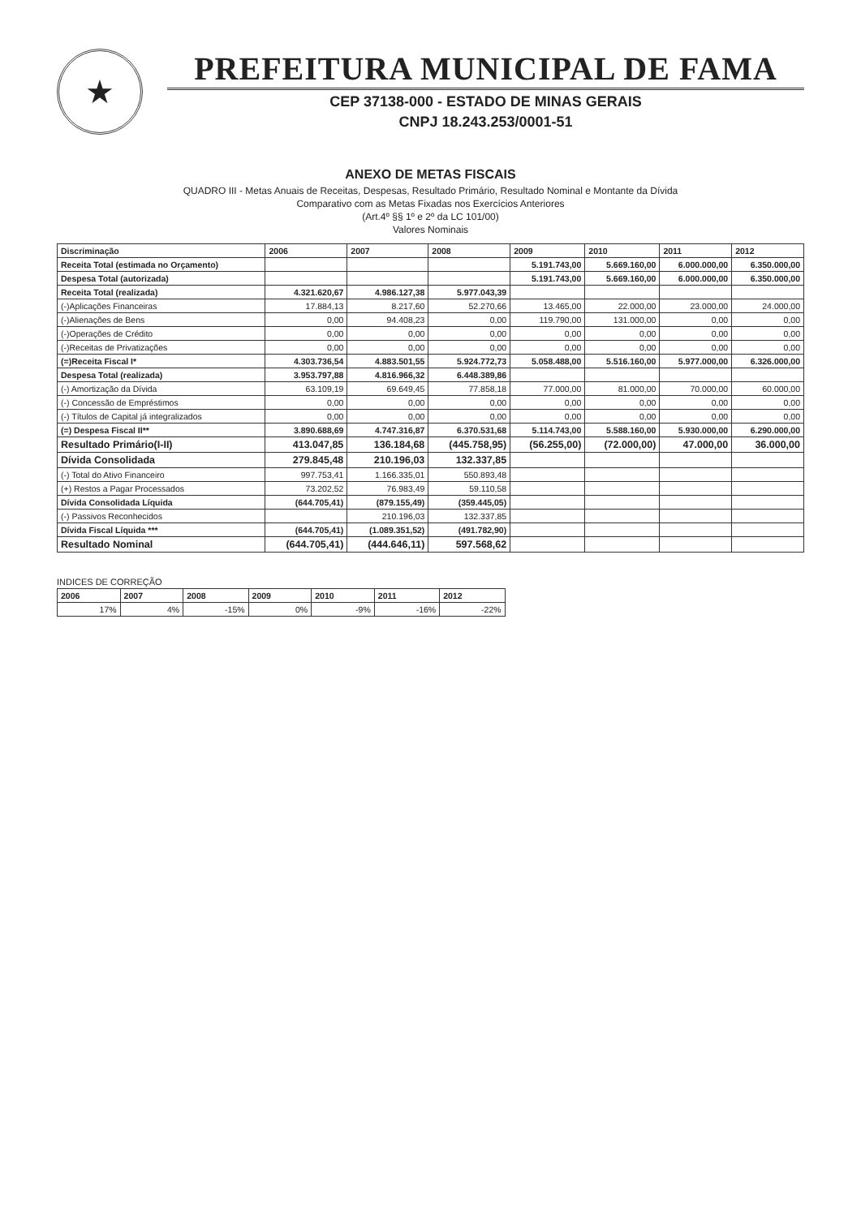★
PREFEITURA MUNICIPAL DE FAMA
CEP 37138-000 - ESTADO DE MINAS GERAIS
CNPJ 18.243.253/0001-51
ANEXO DE METAS FISCAIS
QUADRO III - Metas Anuais de Receitas, Despesas, Resultado Primário, Resultado Nominal e Montante da Dívida
Comparativo com as Metas Fixadas nos Exercícios Anteriores
(Art.4º §§ 1º e 2º da LC 101/00)
Valores Nominais
| Discriminação | 2006 | 2007 | 2008 | 2009 | 2010 | 2011 | 2012 |
| --- | --- | --- | --- | --- | --- | --- | --- |
| Receita Total (estimada no Orçamento) | | | | 5.191.743,00 | 5.669.160,00 | 6.000.000,00 | 6.350.000,00 |
| Despesa Total (autorizada) | | | | 5.191.743,00 | 5.669.160,00 | 6.000.000,00 | 6.350.000,00 |
| Receita Total (realizada) | 4.321.620,67 | 4.986.127,38 | 5.977.043,39 | | | | |
| (-)Aplicações Financeiras | 17.884,13 | 8.217,60 | 52.270,66 | 13.465,00 | 22.000,00 | 23.000,00 | 24.000,00 |
| (-)Alienações de Bens | 0,00 | 94.408,23 | 0,00 | 119.790,00 | 131.000,00 | 0,00 | 0,00 |
| (-)Operações de Crédito | 0,00 | 0,00 | 0,00 | 0,00 | 0,00 | 0,00 | 0,00 |
| (-)Receitas de Privatizações | 0,00 | 0,00 | 0,00 | 0,00 | 0,00 | 0,00 | 0,00 |
| (=)Receita Fiscal I* | 4.303.736,54 | 4.883.501,55 | 5.924.772,73 | 5.058.488,00 | 5.516.160,00 | 5.977.000,00 | 6.326.000,00 |
| Despesa Total (realizada) | 3.953.797,88 | 4.816.966,32 | 6.448.389,86 | | | | |
| (-) Amortização da Dívida | 63.109,19 | 69.649,45 | 77.858,18 | 77.000,00 | 81.000,00 | 70.000,00 | 60.000,00 |
| (-) Concessão de Empréstimos | 0,00 | 0,00 | 0,00 | 0,00 | 0,00 | 0,00 | 0,00 |
| (-) Títulos de Capital já integralizados | 0,00 | 0,00 | 0,00 | 0,00 | 0,00 | 0,00 | 0,00 |
| (=) Despesa Fiscal II** | 3.890.688,69 | 4.747.316,87 | 6.370.531,68 | 5.114.743,00 | 5.588.160,00 | 5.930.000,00 | 6.290.000,00 |
| Resultado Primário(I-II) | 413.047,85 | 136.184,68 | (445.758,95) | (56.255,00) | (72.000,00) | 47.000,00 | 36.000,00 |
| Dívida Consolidada | 279.845,48 | 210.196,03 | 132.337,85 | | | | |
| (-) Total do Ativo Financeiro | 997.753,41 | 1.166.335,01 | 550.893,48 | | | | |
| (+) Restos a Pagar Processados | 73.202,52 | 76.983,49 | 59.110,58 | | | | |
| Dívida Consolidada Líquida | (644.705,41) | (879.155,49) | (359.445,05) | | | | |
| (-) Passivos Reconhecidos | | 210.196,03 | 132.337,85 | | | | |
| Dívida Fiscal Líquida *** | (644.705,41) | (1.089.351,52) | (491.782,90) | | | | |
| Resultado Nominal | (644.705,41) | (444.646,11) | 597.568,62 | | | | |
INDICES DE CORREÇÃO
| 2006 | 2007 | 2008 | 2009 | 2010 | 2011 | 2012 |
| --- | --- | --- | --- | --- | --- | --- |
| 17% | 4% | -15% | 0% | -9% | -16% | -22% |